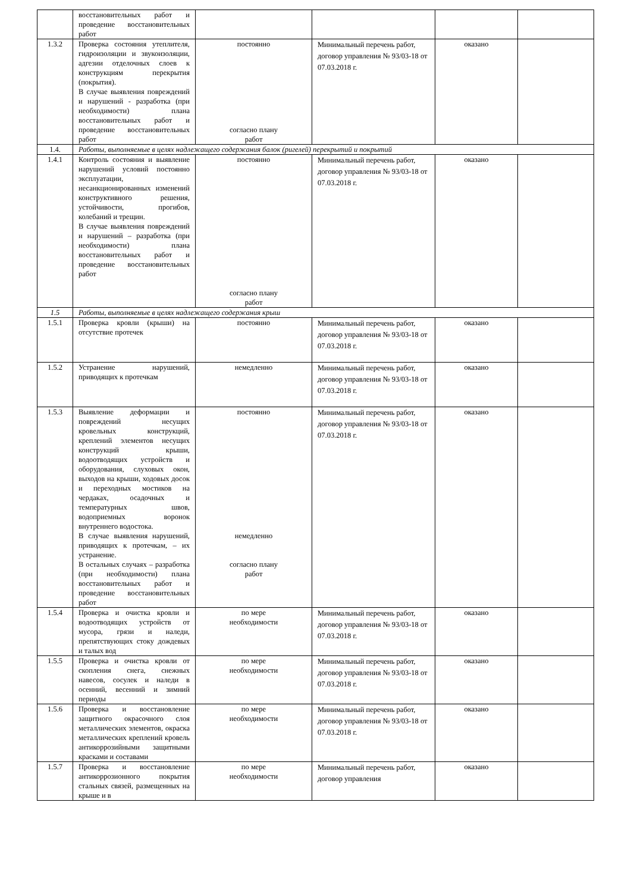| | восстановительных работ и проведение восстановительных работ | | | | |
| 1.3.2 | Проверка состояния утеплителя, гидроизоляции и звукоизоляции, адгезии отделочных слоев к конструкциям перекрытия (покрытия). В случае выявления повреждений и нарушений - разработка (при необходимости) плана восстановительных работ и проведение восстановительных работ | постоянно согласно плану работ | Минимальный перечень работ, договор управления № 93/03-18 от 07.03.2018 г. | оказано | |
| 1.4. | Работы, выполняемые в целях надлежащего содержания балок (ригелей) перекрытий и покрытий | | | | |
| 1.4.1 | Контроль состояния и выявление нарушений условий постоянно эксплуатации, несанкционированных изменений конструктивного решения, устойчивости, прогибов, колебаний и трещин. В случае выявления повреждений и нарушений – разработка (при необходимости) плана восстановительных работ и проведение восстановительных работ | постоянно согласно плану работ | Минимальный перечень работ, договор управления № 93/03-18 от 07.03.2018 г. | оказано | |
| 1.5 | Работы, выполняемые в целях надлежащего содержания крыш | | | | |
| 1.5.1 | Проверка кровли (крыши) на отсутствие протечек | постоянно | Минимальный перечень работ, договор управления № 93/03-18 от 07.03.2018 г. | оказано | |
| 1.5.2 | Устранение нарушений, приводящих к протечкам | немедленно | Минимальный перечень работ, договор управления № 93/03-18 от 07.03.2018 г. | оказано | |
| 1.5.3 | Выявление деформации и повреждений несущих кровельных конструкций, креплений элементов несущих конструкций крыши, водоотводящих устройств и оборудования, слуховых окон, выходов на крыши, ходовых досок и переходных мостиков на чердаках, осадочных и температурных швов, водоприемных воронок внутреннего водостока. В случае выявления нарушений, приводящих к протечкам, – их устранение. В остальных случаях – разработка (при необходимости) плана восстановительных работ и проведение восстановительных работ | постоянно немедленно согласно плану работ | Минимальный перечень работ, договор управления № 93/03-18 от 07.03.2018 г. | оказано | |
| 1.5.4 | Проверка и очистка кровли и водоотводящих устройств от мусора, грязи и наледи, препятствующих стоку дождевых и талых вод | по мере необходимости | Минимальный перечень работ, договор управления № 93/03-18 от 07.03.2018 г. | оказано | |
| 1.5.5 | Проверка и очистка кровли от скопления снега, снежных навесов, сосулек и наледи в осенний, весенний и зимний периоды | по мере необходимости | Минимальный перечень работ, договор управления № 93/03-18 от 07.03.2018 г. | оказано | |
| 1.5.6 | Проверка и восстановление защитного окрасочного слоя металлических элементов, окраска металлических креплений кровель антикоррозийными защитными красками и составами | по мере необходимости | Минимальный перечень работ, договор управления № 93/03-18 от 07.03.2018 г. | оказано | |
| 1.5.7 | Проверка и восстановление антикоррозионного покрытия стальных связей, размещенных на крыше и в | по мере необходимости | Минимальный перечень работ, договор управления | оказано | |